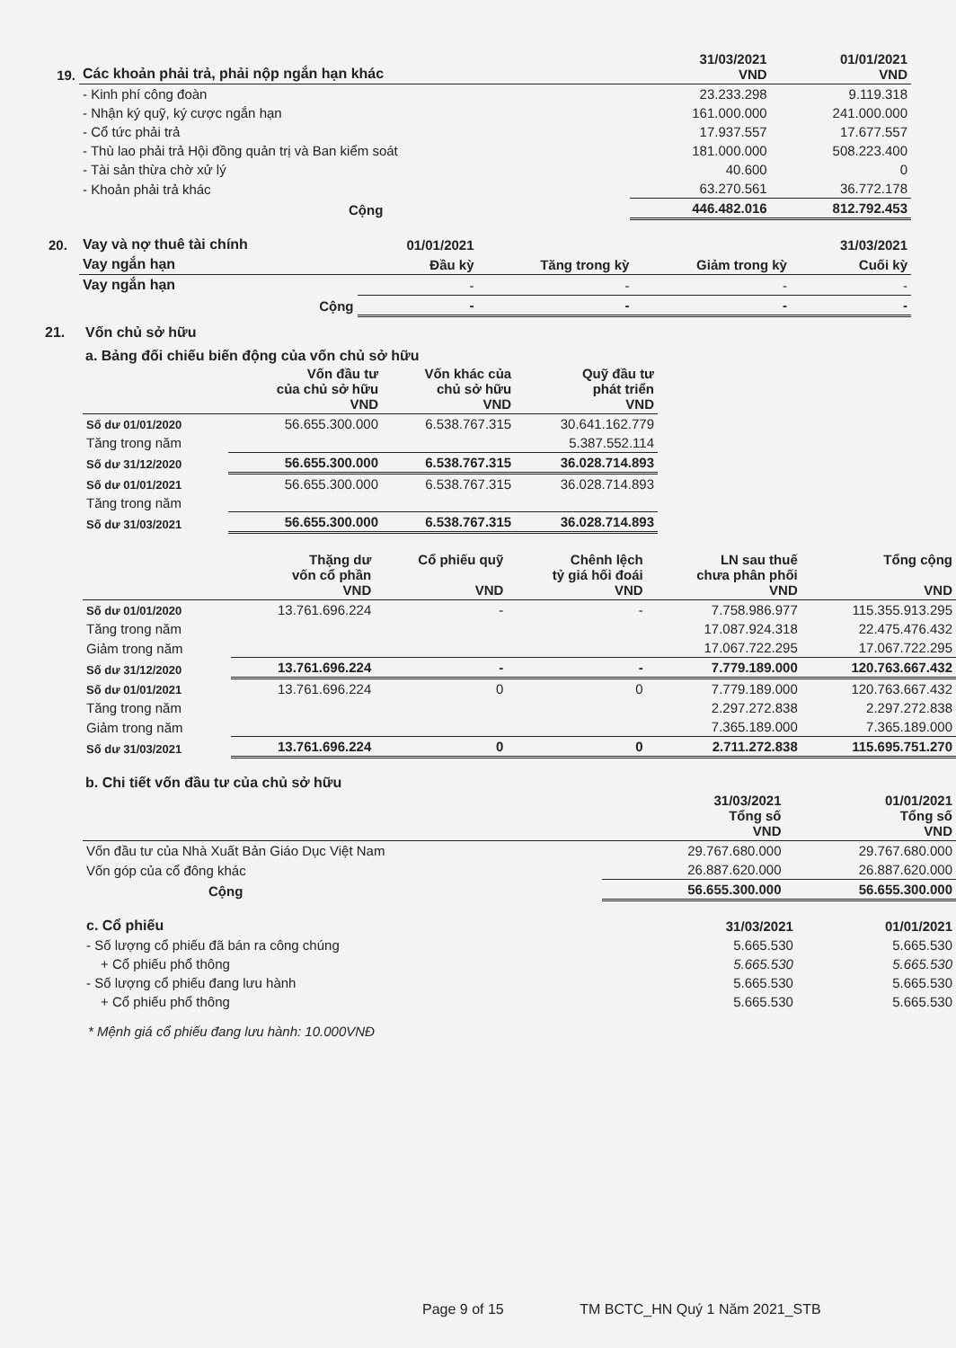| 19. | Các khoản phải trả, phải nộp ngắn hạn khác | 31/03/2021 VND | 01/01/2021 VND |
| --- | --- | --- | --- |
| | - Kinh phí công đoàn | 23.233.298 | 9.119.318 |
| | - Nhận ký quỹ, ký cược ngắn hạn | 161.000.000 | 241.000.000 |
| | - Cổ tức phải trả | 17.937.557 | 17.677.557 |
| | - Thù lao phải trả Hội đồng quản trị và Ban kiểm soát | 181.000.000 | 508.223.400 |
| | - Tài sản thừa chờ xử lý | 40.600 | 0 |
| | - Khoản phải trả khác | 63.270.561 | 36.772.178 |
| | Cộng | 446.482.016 | 812.792.453 |
| 20. | Vay và nợ thuê tài chính | 01/01/2021 | | | 31/03/2021 |
| | Vay ngắn hạn | Đầu kỳ | Tăng trong kỳ | Giảm trong kỳ | Cuối kỳ |
| | Vay ngắn hạn | - | - | - | - |
| | Cộng | - | - | - | - |
21. Vốn chủ sở hữu
a. Bảng đối chiếu biến động của vốn chủ sở hữu
| | Vốn đầu tư của chủ sở hữu VND | Vốn khác của chủ sở hữu VND | Quỹ đầu tư phát triển VND |
| --- | --- | --- | --- |
| Số dư 01/01/2020 | 56.655.300.000 | 6.538.767.315 | 30.641.162.779 |
| Tăng trong năm | | | 5.387.552.114 |
| Số dư 31/12/2020 | 56.655.300.000 | 6.538.767.315 | 36.028.714.893 |
| Số dư 01/01/2021 | 56.655.300.000 | 6.538.767.315 | 36.028.714.893 |
| Tăng trong năm | | | |
| Số dư 31/03/2021 | 56.655.300.000 | 6.538.767.315 | 36.028.714.893 |
| | Thặng dư vốn cổ phần VND | Cổ phiếu quỹ VND | Chênh lệch tỷ giá hối đoái VND | LN sau thuế chưa phân phối VND | Tổng cộng VND |
| --- | --- | --- | --- | --- | --- |
| Số dư 01/01/2020 | 13.761.696.224 | - | - | 7.758.986.977 | 115.355.913.295 |
| Tăng trong năm | | | | 17.087.924.318 | 22.475.476.432 |
| Giảm trong năm | | | | 17.067.722.295 | 17.067.722.295 |
| Số dư 31/12/2020 | 13.761.696.224 | - | - | 7.779.189.000 | 120.763.667.432 |
| Số dư 01/01/2021 | 13.761.696.224 | 0 | 0 | 7.779.189.000 | 120.763.667.432 |
| Tăng trong năm | | | | 2.297.272.838 | 2.297.272.838 |
| Giảm trong năm | | | | 7.365.189.000 | 7.365.189.000 |
| Số dư 31/03/2021 | 13.761.696.224 | 0 | 0 | 2.711.272.838 | 115.695.751.270 |
b. Chi tiết vốn đầu tư của chủ sở hữu
| | | 31/03/2021 Tổng số VND | 01/01/2021 Tổng số VND |
| --- | --- | --- | --- |
| Vốn đầu tư của Nhà Xuất Bản Giáo Dục Việt Nam | | 29.767.680.000 | 29.767.680.000 |
| Vốn góp của cổ đông khác | | 26.887.620.000 | 26.887.620.000 |
| Cộng | | 56.655.300.000 | 56.655.300.000 |
| c. Cổ phiếu | 31/03/2021 | 01/01/2021 |
| - Số lượng cổ phiếu đã bán ra công chúng | 5.665.530 | 5.665.530 |
| + Cổ phiếu phổ thông | 5.665.530 | 5.665.530 |
| - Số lượng cổ phiếu đang lưu hành | 5.665.530 | 5.665.530 |
| + Cổ phiếu phổ thông | 5.665.530 | 5.665.530 |
* Mệnh giá cổ phiếu đang lưu hành: 10.000VNĐ
Page 9 of 15 TM BCTC_HN Quý 1 Năm 2021_STB